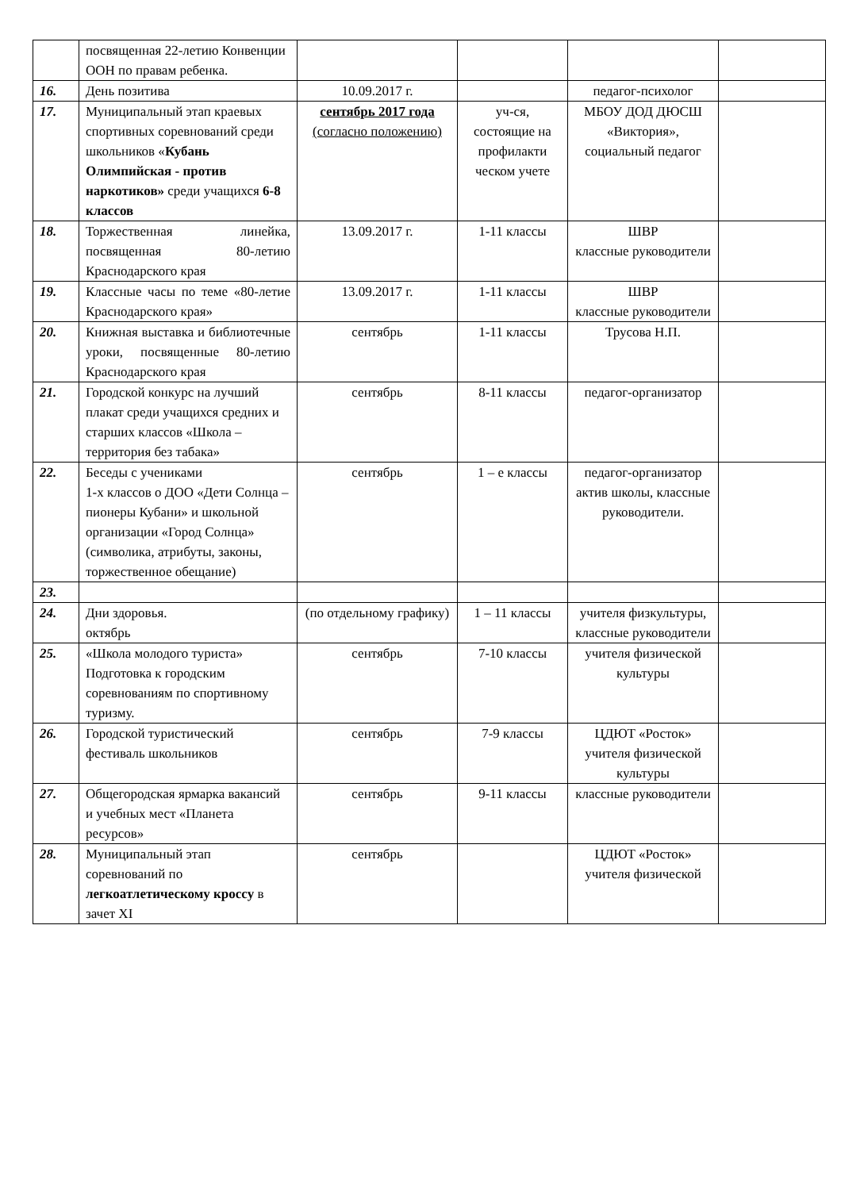| | посвященная 22-летию Конвенции ООН по правам ребенка. | | | | |
| 16. | День позитива | 10.09.2017 г. | | педагог-психолог | |
| 17. | Муниципальный этап краевых спортивных соревнований среди школьников « Кубань Олимпийская - против наркотиков» среди учащихся 6-8 классов | сентябрь 2017 года (согласно положению) | уч-ся, состоящие на профилакти ческом учете | МБОУ ДОД ДЮСШ «Виктория», социальный педагог | |
| 18. | Торжественная линейка, посвященная 80-летию Краснодарского края | 13.09.2017 г. | 1-11 классы | ШВР классные руководители | |
| 19. | Классные часы по теме «80-летие Краснодарского края» | 13.09.2017 г. | 1-11 классы | ШВР классные руководители | |
| 20. | Книжная выставка и библиотечные уроки, посвященные 80-летию Краснодарского края | сентябрь | 1-11 классы | Трусова Н.П. | |
| 21. | Городской конкурс на лучший плакат среди учащихся средних и старших классов «Школа – территория без табака» | сентябрь | 8-11 классы | педагог-организатор | |
| 22. | Беседы с учениками 1-х классов о ДОО «Дети Солнца – пионеры Кубани» и школьной организации «Город Солнца» (символика, атрибуты, законы, торжественное обещание) | сентябрь | 1 – е классы | педагог-организатор актив школы, классные руководители. | |
| 23. | | | | | |
| 24. | Дни здоровья. октябрь | (по отдельному графику) | 1 – 11 классы | учителя физкультуры, классные руководители | |
| 25. | «Школа молодого туриста» Подготовка к городским соревнованиям по спортивному туризму. | сентябрь | 7-10 классы | учителя физической культуры | |
| 26. | Городской туристический фестиваль школьников | сентябрь | 7-9 классы | ЦДЮТ «Росток» учителя физической культуры | |
| 27. | Общегородская ярмарка вакансий и учебных мест «Планета ресурсов» | сентябрь | 9-11 классы | классные руководители | |
| 28. | Муниципальный этап соревнований по легкоатлетическому кроссу в зачет XI | сентябрь | | ЦДЮТ «Росток» учителя физической | |